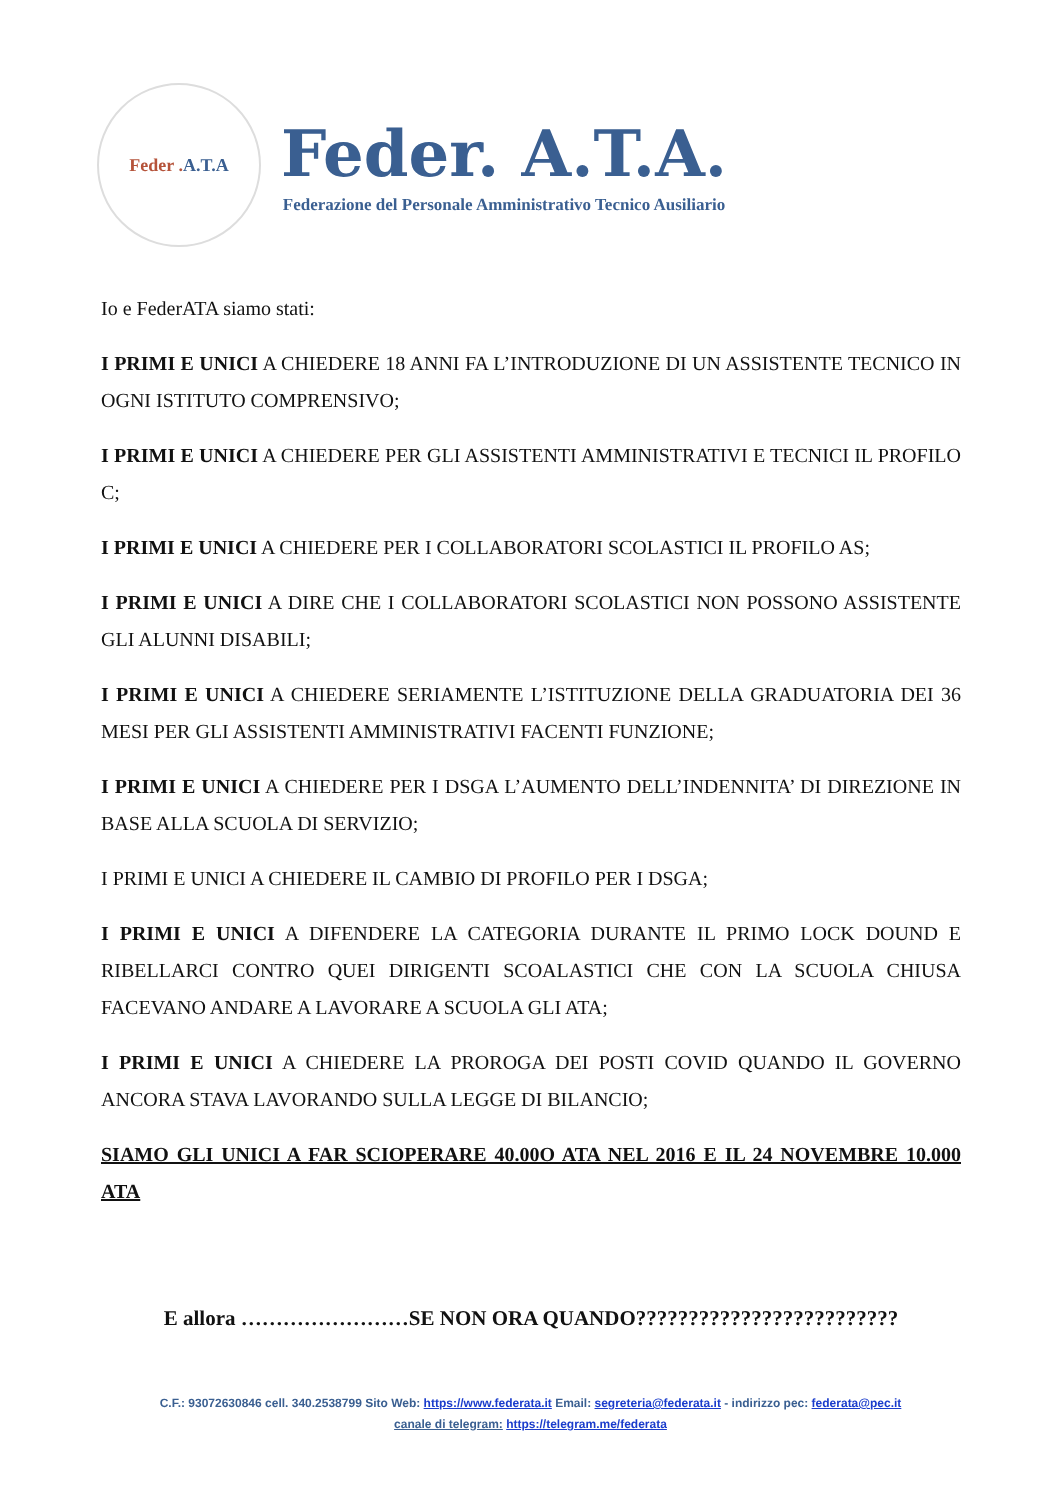Feder . A.T.A
Feder. A.T.A.
Federazione del Personale Amministrativo Tecnico Ausiliario
Io e FederATA siamo stati:
I PRIMI E UNICI A CHIEDERE 18 ANNI FA L’INTRODUZIONE DI UN ASSISTENTE TECNICO IN OGNI ISTITUTO COMPRENSIVO;
I PRIMI E UNICI A CHIEDERE PER GLI ASSISTENTI AMMINISTRATIVI E TECNICI IL PROFILO C;
I PRIMI E UNICI A CHIEDERE PER I COLLABORATORI SCOLASTICI IL PROFILO AS;
I PRIMI E UNICI A DIRE CHE I COLLABORATORI SCOLASTICI NON POSSONO ASSISTENTE GLI ALUNNI DISABILI;
I PRIMI E UNICI A CHIEDERE SERIAMENTE L’ISTITUZIONE DELLA GRADUATORIA DEI 36 MESI PER GLI ASSISTENTI AMMINISTRATIVI FACENTI FUNZIONE;
I PRIMI E UNICI A CHIEDERE PER I DSGA L’AUMENTO DELL’INDENNITA’ DI DIREZIONE IN BASE ALLA SCUOLA DI SERVIZIO;
I PRIMI E UNICI A CHIEDERE IL CAMBIO DI PROFILO PER I DSGA;
I PRIMI E UNICI A DIFENDERE LA CATEGORIA DURANTE IL PRIMO LOCK DOUND E RIBELLARCI CONTRO QUEI DIRIGENTI SCOALASTICI CHE CON LA SCUOLA CHIUSA FACEVANO ANDARE A LAVORARE A SCUOLA GLI ATA;
I PRIMI E UNICI A CHIEDERE LA PROROGA DEI POSTI COVID QUANDO IL GOVERNO ANCORA STAVA LAVORANDO SULLA LEGGE DI BILANCIO;
SIAMO GLI UNICI A FAR SCIOPERARE 40.00O ATA NEL 2016 E IL 24 NOVEMBRE 10.000 ATA
E allora ……………………SE NON ORA QUANDO?????????????????????????
C.F.: 93072630846 cell. 340.2538799 Sito Web: https://www.federata.it Email: segreteria@federata.it - indirizzo pec: federata@pec.it
canale di telegram: https://telegram.me/federata